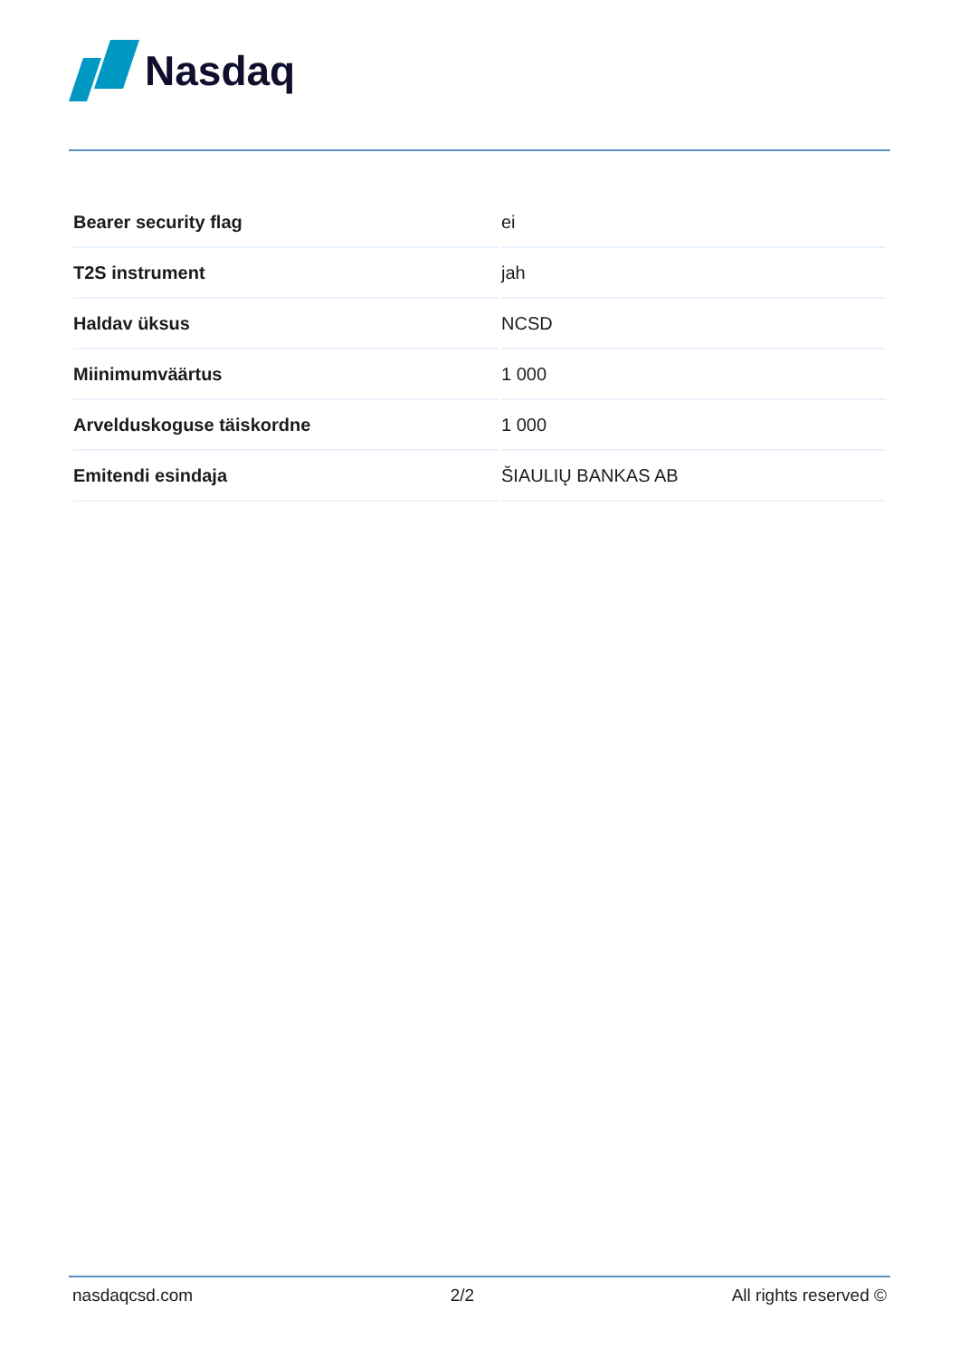Nasdaq
| Bearer security flag | ei |
| T2S instrument | jah |
| Haldav üksus | NCSD |
| Miinimumväärtus | 1 000 |
| Arvelduskoguse täiskordne | 1 000 |
| Emitendi esindaja | ŠIAULIŲ BANKAS AB |
nasdaqcsd.com 2/2 All rights reserved ©